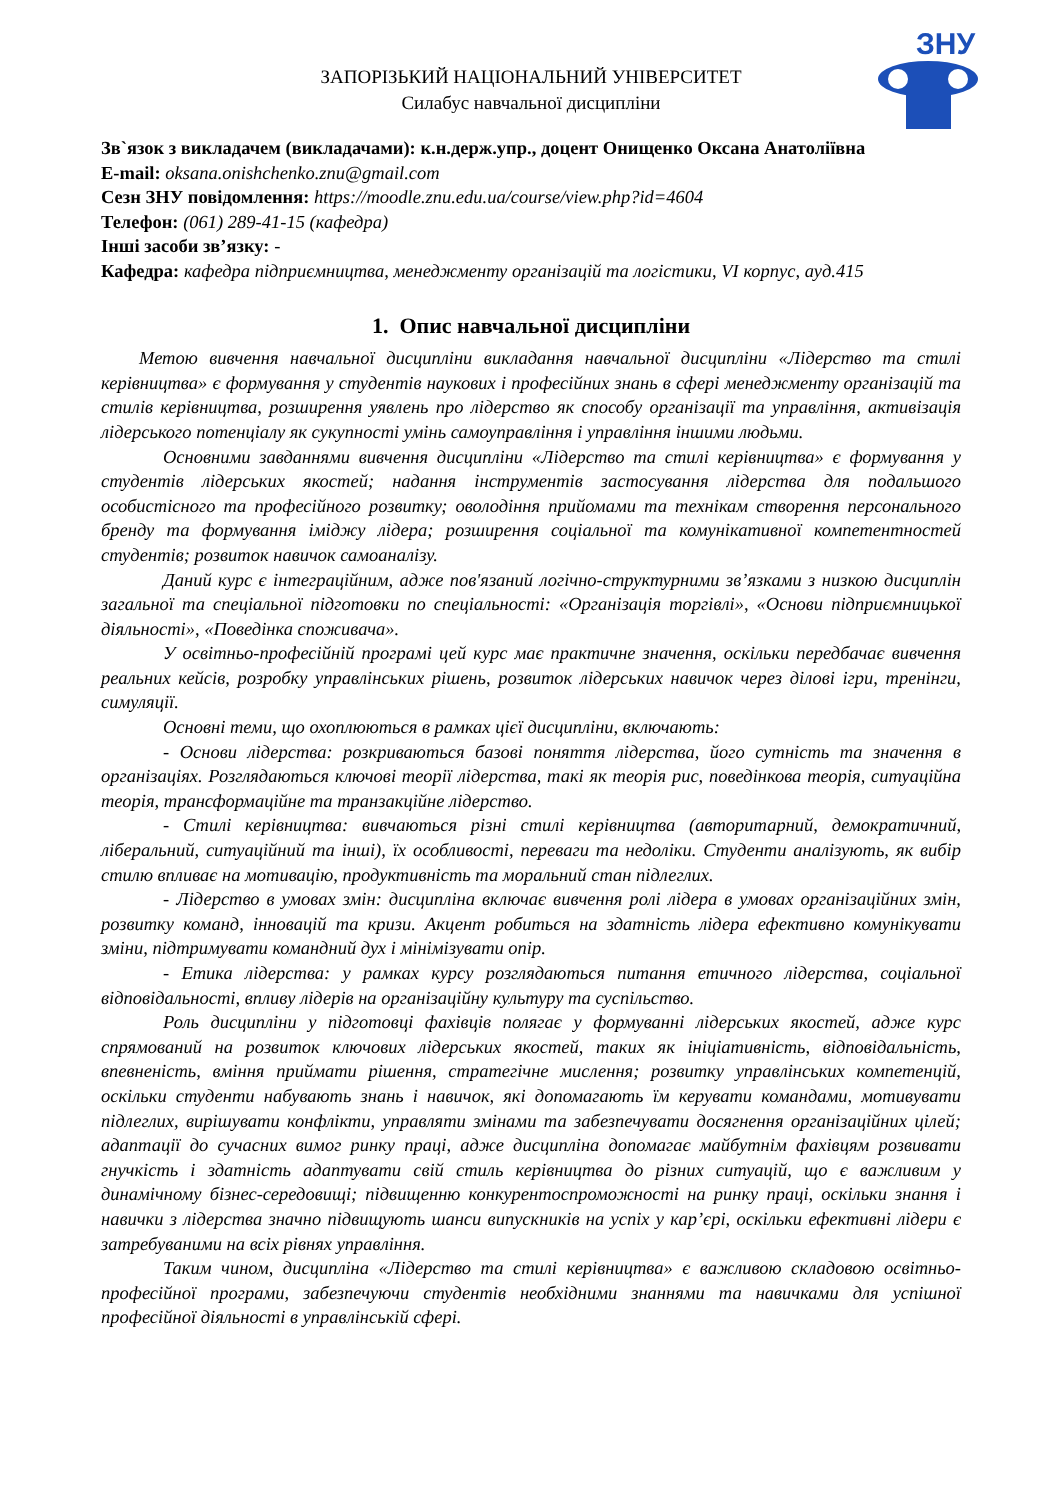ЗНУ
ЗАПОРІЗЬКИЙ НАЦІОНАЛЬНИЙ УНІВЕРСИТЕТ
Силабус навчальної дисципліни
Зв`язок з викладачем (викладачами): к.н.держ.упр., доцент Онищенко Оксана Анатоліївна
E-mail: oksana.onishchenko.znu@gmail.com
Сезн ЗНУ повідомлення: https://moodle.znu.edu.ua/course/view.php?id=4604
Телефон: (061) 289-41-15 (кафедра)
Інші засоби зв’язку: -
Кафедра: кафедра підприємництва, менеджменту організацій та логістики, VI корпус, ауд.415
1. Опис навчальної дисципліни
Метою вивчення навчальної дисципліни викладання навчальної дисципліни «Лідерство та стилі керівництва» є формування у студентів наукових і професійних знань в сфері менеджменту організацій та стилів керівництва, розширення уявлень про лідерство як способу організації та управління, активізація лідерського потенціалу як сукупності умінь самоуправління і управління іншими людьми.
Основними завданнями вивчення дисципліни «Лідерство та стилі керівництва» є формування у студентів лідерських якостей; надання інструментів застосування лідерства для подальшого особистісного та професійного розвитку; оволодіння прийомами та технікам створення персонального бренду та формування іміджу лідера; розширення соціальної та комунікативної компетентностей студентів; розвиток навичок самоаналізу.
Даний курс є інтеграційним, адже пов'язаний логічно-структурними зв’язками з низкою дисциплін загальної та спеціальної підготовки по спеціальності: «Організація торгівлі», «Основи підприємницької діяльності», «Поведінка споживача».
У освітньо-професійній програмі цей курс має практичне значення, оскільки передбачає вивчення реальних кейсів, розробку управлінських рішень, розвиток лідерських навичок через ділові ігри, тренінги, симуляції.
Основні теми, що охоплюються в рамках цієї дисципліни, включають:
- Основи лідерства: розкриваються базові поняття лідерства, його сутність та значення в організаціях. Розглядаються ключові теорії лідерства, такі як теорія рис, поведінкова теорія, ситуаційна теорія, трансформаційне та транзакційне лідерство.
- Стилі керівництва: вивчаються різні стилі керівництва (авторитарний, демократичний, ліберальний, ситуаційний та інші), їх особливості, переваги та недоліки. Студенти аналізують, як вибір стилю впливає на мотивацію, продуктивність та моральний стан підлеглих.
- Лідерство в умовах змін: дисципліна включає вивчення ролі лідера в умовах організаційних змін, розвитку команд, інновацій та кризи. Акцент робиться на здатність лідера ефективно комунікувати зміни, підтримувати командний дух і мінімізувати опір.
- Етика лідерства: у рамках курсу розглядаються питання етичного лідерства, соціальної відповідальності, впливу лідерів на організаційну культуру та суспільство.
Роль дисципліни у підготовці фахівців полягає у формуванні лідерських якостей, адже курс спрямований на розвиток ключових лідерських якостей, таких як ініціативність, відповідальність, впевненість, вміння приймати рішення, стратегічне мислення; розвитку управлінських компетенцій, оскільки студенти набувають знань і навичок, які допомагають їм керувати командами, мотивувати підлеглих, вирішувати конфлікти, управляти змінами та забезпечувати досягнення організаційних цілей; адаптації до сучасних вимог ринку праці, адже дисципліна допомагає майбутнім фахівцям розвивати гнучкість і здатність адаптувати свій стиль керівництва до різних ситуацій, що є важливим у динамічному бізнес-середовищі; підвищенню конкурентоспроможності на ринку праці, оскільки знання і навички з лідерства значно підвищують шанси випускників на успіх у кар’єрі, оскільки ефективні лідери є затребуваними на всіх рівнях управління.
Таким чином, дисципліна «Лідерство та стилі керівництва» є важливою складовою освітньо-професійної програми, забезпечуючи студентів необхідними знаннями та навичками для успішної професійної діяльності в управлінській сфері.